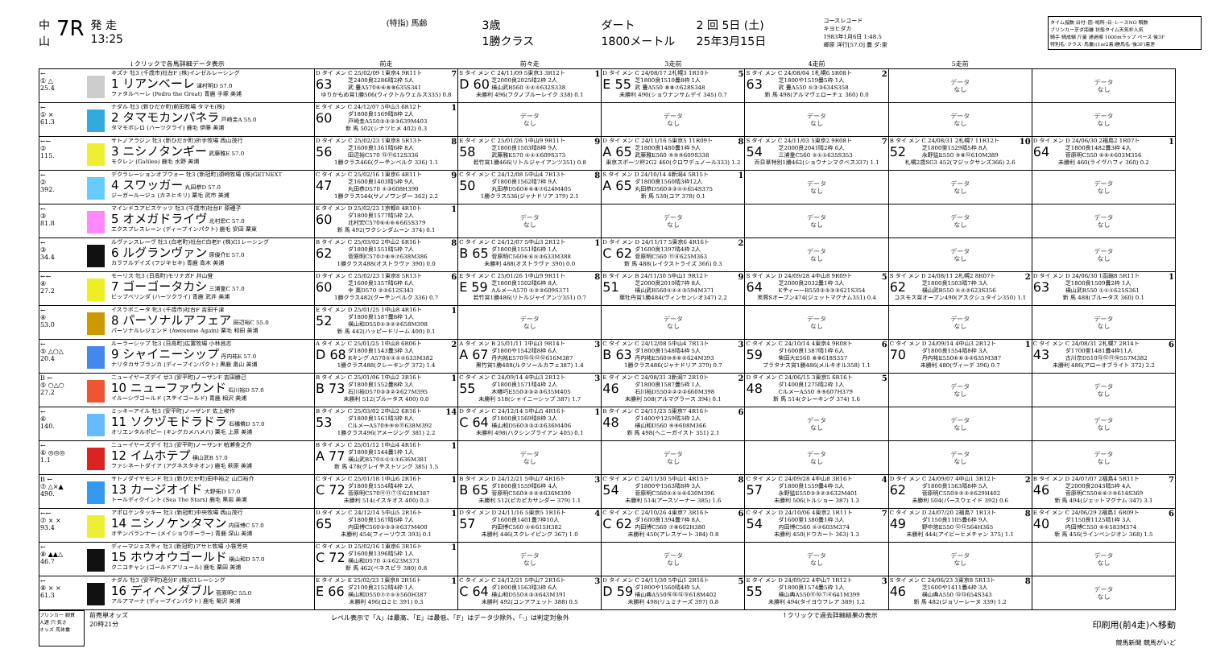中
山
7R
発 走
13:25
(特指) 馬齢
3歳
1勝クラス
ダート
1800メートル
2 回 5日 (土)
25年3月15日
コースレコード
キヨヒダカ
1983年1月6日 1:48.5
郷原 洋行[57.0] 曇 ダ:重
タイム指数 日付･回･場所･日･レースNO 頭数
ブリンカー芝ダ距離 状態タイム天気枠人気
騎手 騎成績 斤量 通過順 1000mラップ ペース 後3F
特別名･クラス･馬重((1or2着)勝馬名･後3F)着差
| ↓クリックで各馬詳細データ表示 | 前走 | 前々走 | 3走前 | 4走前 | 5走前 | |
| --- | --- | --- | --- | --- | --- | --- |
| ← ① △ 25.4 キズナ 牡3 (千歳市)社台F (株)インゼルレーシング 1 リアンベーレ 津村明D 57.0 ファタルベーレ (Pedro the Great) 青鹿 手塚 美浦 | D タイ メン C 25/02/09 1東京4 9R11ト 7 63 芝2400良2286晴2枠 5人 武 豊A570⑥⑥⑧⑧635S341 ゆりかもめ賞1勝506(ウィクトルウェルス335) 0.8 | S タイ メン C 24/11/09 5東京3 3R12ト 1 D 60 芝2000良2025晴2枠 2人 横山武B560 ④④④632S338 未勝利 496(フクノブルーレイク 338) 0.1 | D タイ メン C 24/08/17 2札幌3 1R10ト 5 E 55 芝1800良1510曇8枠 1人 武 豊A550 ⑧⑧⑦628S348 未勝利 490(ショウナンサムデイ 345) 0.7 | S タイ メン C 24/08/04 1札幌6 5R08ト 2 63 芝1800や1519曇5枠 1人 武 豊A550 ⑤③③634S358 新 馬 498(アルマヴェローチェ 360) 0.0 | データ なし | データ なし |
| ← ① × 61.3 ナダル 牡3 (新ひだか町)前田牧場 タマモ(株) 2 タマモカンパネラ 戸崎圭A 55.0 タマモボレロ (ハーツクライ) 鹿毛 伊藤 美浦 | E タイ メン C 24/12/07 5中山3 6R12ト 1 60 ダ1800良1569晴8枠 2人 戸崎圭A550③③③③639M403 新 馬 502(シナツヒメ 402) 0.3 | データ なし | データ なし | データ なし | データ なし | データ なし |
| ←← ② 115. サトノアラジン 牡3 (新ひだか町)折手牧場 西山茂行 3 ニシノタンギー 武藤雅E 57.0 モクレン (Galileo) 鹿毛 水野 美浦 | D タイ メン C 25/02/23 1東京8 5R13ト 8 56 芝1600良1361晴6枠 8人 田辺裕C570 ⑬⑪612S336 1勝クラス466(グーテンベルク 336) 1.1 | E タイ メン C 25/01/26 1中山9 9R11ト 9 58 芝1800良1503晴8枠 9人 武藤雅E570 ⑤①①609S373 若竹賞1勝466(リトルジャイアンツ351) 0.8 | D タイ メン C 24/11/16 5東京5 11R09ト 8 A 65 芝1800良1480曇1枠 9人 武藤雅E560 ⑨⑨⑨609S338 東京スポーツ杯2G2 460(クロワデュノール333) 1.2 | S タイ メン C 24/11/03 5東京2 9R08ト 7 54 芝2000良2041晴2枠 6人 三浦皇C560 ⑤①①635S353 百日草特別1勝462(ショウナンマクベス337) 1.1 | B タイ メン C 24/08/31 2札幌7 11R12ト 10 52 芝1800重1529晴5枠 8人 永野猛E550 ⑨⑧⑫610M389 札幌2歳SG3 452(マジックサンズ366) 2.6 | D タイ メン D 24/06/30 2福島2 1R07ト 1 64 芝1800良1482曇3枠 4人 菅原明C550 ⑥⑥④603M356 未勝利 460(ライヴハフィ 360) 0.2 |
| ← ② 392. デクラレーションオブウォー 牡3 (新冠町)須崎牧場 (株)GETNEXT 4 スワッガー 丸田恭D 57.0 ジーガールージュ (カネヒキリ) 栗毛 武市 美浦 | C タイ メン C 25/02/16 1東京6 4R11ト 9 47 芝1600良1403晴5枠 9人 丸田恭D570 ④③608H390 1勝クラス544(サノノワンダー 362) 2.2 | C タイ メン C 24/12/08 5中山4 7R13ト 8 50 ダ1800良1562晴7枠 9人 丸田恭D560⑥⑥⑧⑦624M405 1勝クラス536(ジャナドリア 379) 2.1 | S タイ メン D 24/10/14 4新潟4 5R15ト 1 A 65 ダ1800良1560晴3枠12人 丸田恭D560③③④④654S375 新 馬 530(コア 378) 0.1 | データ なし | データ なし | データ なし |
| ← ③ 81.8 マインドユアビスケッツ 牡3 (千歳市)社台F 原禮子 5 オメガドライヴ 北村宏C 57.0 エクスプレスレーン (ディープインパクト) 鹿毛 安田 栗東 | E タイ メン D 25/02/23 1京都8 4R10ト 1 60 ダ1800良1577晴5枠 2人 北村宏C570⑥⑥⑥⑥665S379 新 馬 492(ワクシンダムーン 374) 0.1 | データ なし | データ なし | データ なし | データ なし | データ なし |
| ← ③ 34.4 ルヴァンスレーヴ 牡3 (白老町)社台C白老F (株)G1レーシング 6 ルグランヴァン 原優介E 57.0 カラフルデイズ (フジキセキ) 青鹿 高木 美浦 | B タイ メン C 25/03/02 2中山2 6R16ト 8 62 ダ1800良1551晴5枠 7人 菅原明C570⑦⑧⑨⑦638M386 1勝クラス488(オストラヴァ 390) 0.0 | C タイ メン C 24/12/07 5中山3 2R12ト 1 B 65 ダ1800良1551晴6枠 1人 菅原明C560⑥⑥⑤③633M388 未勝利 488(オストラヴァ 390) 0.0 | D タイ メン D 24/11/17 5東京6 4R16ト 2 C 62 ダ1600良1397晴4枠 2人 菅原明C560 ⑪⑧625M363 新 馬 488(レイクストライズ 366) 0.3 | データ なし | データ なし | データ なし |
| ←← ④ 27.2 モーリス 牡3 (日高町)モリナガF 井山登 7 ゴーゴータカシ 三浦皇C 57.0 ビップベリンダ (ハーツクライ) 青鹿 武井 美浦 | D タイ メン C 25/02/23 1東京8 5R13ト 6 60 芝1600良1357晴6枠 6人 幸 英D570 ②②612S343 1勝クラス482(グーテンベルク 336) 0.7 | E タイ メン C 25/01/26 1中山9 9R11ト 8 E 59 芝1800良1502晴6枠 8人 Aルメ一A570 ⑤②②609S371 若竹賞1勝486(リトルジャイアンツ351) 0.7 | B タイ メン B 24/11/30 5中山1 9R12ト 9 51 芝2000良2010晴7枠 8人 横山武B560④④④③594M371 葉牡丹賞1勝484(ヴィンセンシオ347) 2.2 | S タイ メン D 24/09/28 4中山8 9R09ト 5 64 芝2000良2032曇1枠 3人 Kティー一B550③③③③621S354 芙蓉Sオープン474(ジェットマグナム351) 0.4 | S タイ メン D 24/08/11 2札幌2 8R07ト 2 62 芝1800良1503晴7枠 3人 横山武B550 ④④②623S356 コスモス賞オープン490(アスクシュタイン350) 1.1 | D タイ メン D 24/06/30 1函館8 5R11ト 1 63 芝1800良1509曇2枠 1人 横山武B550 ①①①625S361 新 馬 488(ブルータス 360) 0.1 |
| ← ④ 53.0 イスラボニータ 牝3 (千歳市)社台F 吉田千津 8 パーソナルアフェア 田辺裕C 55.0 パーソナルレジェンド (Awesome Again) 栗毛 和田 美浦 | E タイ メン D 25/01/25 1中山8 4R16ト 1 52 ダ1800良1587曇8枠 1人 横山和D550④③②②658M398 新 馬 442(ハッピードリーム 400) 0.1 | データ なし | データ なし | データ なし | データ なし | データ なし |
| ← ⑤ △○△ 20.4 ルーラーシップ 牡3 (日高町)広富牧場 小林昌志 9 シャイニーシップ 丹内祐E 57.0 ナリタカサブランカ (ディープインパクト) 黒鹿 畠山 美浦 | A タイ メン C 25/01/25 1中山8 6R06ト 2 D 68 ダ1800良1543曇3枠 3人 Rキング A570⑤④④④633M382 1勝クラス488(クレーキング 372) 1.4 | A タイ メン B 25/01/11 1中山3 9R14ト 3 A 67 ダ1800や1542晴8枠 6人 丹内祐E570⑬⑬⑫⑫616M387 黒竹賞1勝488(ルクソールカフェ387) 1.4 | C タイ メン C 24/12/08 5中山4 7R13ト 3 B 63 ダ1800良1548晴4枠 5人 丹内祐E560⑩⑨⑥②624M393 1勝クラス486(ジャナドリア 379) 0.7 | C タイ メン C 24/10/14 4東京4 9R08ト 6 59 ダ1600良1387晴1枠 6人 柴田大E560 ⑧⑧618S357 プラタナス賞1勝486(メルキオル358) 1.1 | C タイ メン D 24/09/14 4中山3 2R12ト 1 70 ダ1800良1554晴8枠 3人 丹内祐E550⑥⑥③②635M387 未勝利 480(ヴィーデ 396) 0.7 | C タイ メン C 24/08/31 2札幌7 2R14ト 6 43 ダ1700重1481曇4枠11人 古川奈D510⑬⑫⑪⑩557M382 未勝利 486(アローオブライト 372) 2.2 |
| B ← ⑤ ○△○ 27.2 ニューイヤーズデイ せ3 (安平町)ノーザンF 吉田勝己 10 ニューファウンド 石川裕D 57.0 イルーシヴゴールド (ステイゴールド) 青鹿 相沢 美浦 | B タイ メン C 25/01/06 1中山2 3R16ト 1 B 73 ダ1800良1552曇8枠 3人 石川裕D570③③②②627M395 未勝利 512(ブルータス 400) 0.0 | C タイ メン C 24/09/14 4中山3 2R12ト 3 55 ダ1800良1571晴4枠 2人 木幡巧E550③③②③635M405 未勝利 518(シャイニーシップ 387) 1.7 | E タイ メン C 24/08/31 3新潟7 2R10ト 2 46 ダ1800良1587曇5枠 1人 石川裕D550②②②②660M398 未勝利 508(アルマグラース 394) 0.1 | D タイ メン C 24/06/15 3東京5 6R16ト 5 48 ダ1400良1275晴2枠 1人 Cルメ一A550 ⑨⑨607H379 新 馬 514(クレーキング 374) 1.6 | データ なし | データ なし |
| ← ⑥ 140. ミッキーアイル 牡3 (安平町)ノーザンF 佐上峻作 11 ソクヅモドラドラ 石橋脩D 57.0 オリエンタルポピー (キングカメハメハ) 栗毛 上原 美浦 | B タイ メン C 25/03/02 2中山2 6R16ト 14 53 ダ1800良1561晴3枠 8人 Cルメ一A570⑨⑨⑩⑪638M392 1勝クラス496(アメージング 381) 2.2 | D タイ メン C 24/12/14 5中山5 4R16ト 1 C 64 ダ1800良1569晴8枠 3人 横山和D560③③②②636M406 未勝利 498(ハクシンブライアン 405) 0.1 | B タイ メン C 24/11/23 5東京7 4R16ト 6 48 ダ1400や1259晴3枠 2人 横山和D560 ⑨⑨608M366 新 馬 498(ヘニーガイスト 351) 2.1 | データ なし | データ なし | データ なし |
| ← ⑥ ◎◎◎ 1.1 ニューイヤーズデイ 牡3 (安平町)ノーザンF 柏瀬金之介 12 イムホテプ 横山武B 57.0 ファシネートダイア (アグネスタキオン) 鹿毛 萩原 美浦 | B タイ メン C 25/01/12 1中山4 4R16ト 1 A 77 ダ1800良1544曇1枠 1人 横山武B570①①①①636M381 新 馬 478(グレイテストソング 385) 1.5 | データ なし | データ なし | データ なし | データ なし | データ なし |
| B ← ⑦ △×▲ 490. サトノダイヤモンド 牡3 (新ひだか町)田中裕之 山口裕介 13 カージオイド 大野拓D 57.0 トールディクイント (Sea The Stars) 鹿毛 黒岩 美浦 | C タイ メン C 25/01/18 1中山6 2R16ト 1 C 72 ダ1800良1554晴4枠 2人 菅原明C570⑪⑪⑦⑤628M387 未勝利 514(イスキオス 400) 0.3 | B タイ メン D 24/12/21 5中山7 4R16ト 3 B 65 ダ1800良1559晴6枠 4人 菅原明C560②②②②636M390 未勝利 512(ピカピカサンダー 379) 1.1 | C タイ メン C 24/11/30 5中山1 4R15ト 8 54 ダ1800や1563晴8枠 3人 菅原明C560④④⑤⑥630M396 未勝利 514(アースソーナー 385) 1.6 | C タイ メン C 24/09/28 4中山8 3R16ト 4 57 ダ1800良1559曇4枠 5人 永野猛E550③③②②632M401 未勝利 506(トルショー 387) 1.3 | D タイ メン C 24/09/07 4中山1 3R12ト 2 62 ダ1800良1563晴8枠 5人 菅原明C550②②②②629H402 未勝利 504(パースウェイド 392) 0.6 | B タイ メン D 24/07/07 2福島4 5R11ト 7 46 芝2000良2043晴5枠 4人 菅原明C550⑥⑥⑦⑨614S369 新 馬 494(ジェットマグナム 347) 3.1 |
| ←← ⑦ × × 93.4 アポロケンタッキー 牡3 (新冠町)中央牧場 西山茂行 14 ニシノケンタマン 内田博C 57.0 オテンバランナー (メイショウボーラー) 青鹿 深山 美浦 | D タイ メン C 24/12/14 5中山5 2R16ト 1 65 ダ1800良1567晴6枠 7人 内田博C560③③③②637M400 未勝利 454(フィーリウス 393) 0.1 | D タイ メン D 24/11/16 5東京5 1R16ト 4 57 ダ1600良1401曇7枠10人 内田博C560 ④⑥615H382 未勝利 446(スクレイピング 367) 1.0 | C タイ メン C 24/10/26 4東京7 3R16ト 6 C 62 ダ1600良1394曇7枠 8人 内田博C560 ⑦⑧602H380 未勝利 450(アレスゲート 384) 0.8 | C タイ メン D 24/10/06 4東京2 1R11ト 7 54 ダ1600重1380曇1枠 3人 内田博C560 ④④603M374 未勝利 450(ドウカート 363) 1.3 | C タイ メン D 24/07/20 2福島7 1R13ト 8 49 ダ1150良1105曇6枠 9人 野中悠E550 ⑫⑫564H365 未勝利 444(アイビーヒメチャン 375) 1.1 | E タイ メン C 24/06/29 2福島1 6R09ト 6 40 ダ1150良1125晴1枠 3人 内田博C550 ⑥⑥583M374 新 馬 456(ラインベンジオン 368) 1.5 |
| ← ⑧ ▲▲△ 46.7 ディーマジェスティ 牡3 (新冠町)アサヒ牧場 小笹芳央 15 ホウオウゴールド 横山和D 57.0 クニコチャン (ゴールドアリュール) 鹿毛 栗田 美浦 | C タイ メン D 25/02/16 1東京6 3R16ト 1 C 72 ダ1600良1396晴5枠 1人 横山和D570 ①①623M373 新 馬 462(ベネスピラ 380) 0.8 | データ なし | データ なし | データ なし | データ なし | データ なし |
| ← ⑧ × × 61.3 ナダル 牡3 (安平町)追分F (株)G1レーシング 16 ディペンダブル 菅原明C 55.0 アルアマーナ (ディープインパクト) 鹿毛 菊沢 美浦 | E タイ メン E 25/02/23 1東京8 2R16ト 1 E 66 ダ2100良2152晴4枠 1人 横山和D550⑦⑦⑤⑤560H387 未勝利 496(ロミヒ 391) 0.3 | C タイ メン C 24/12/21 5中山7 2R16ト 3 C 64 ダ1800良1563晴3枠 6人 横山和D550④③③643M391 未勝利 492(コンアフェット 388) 0.5 | D タイ メン C 24/11/30 5中山1 2R16ト 5 D 59 ダ1800や1560晴4枠 5人 横山典A550⑯⑯⑬⑨618M402 未勝利 498(リュミナーズ 397) 0.8 | E タイ メン D 24/09/22 4中山7 1R12ト 3 55 ダ1800良1574曇5枠 1人 横山典A550⑪⑩⑦④641M399 未勝利 494(タイヨウフレア 389) 1.2 | S タイ メン C 24/06/23 3東京8 5R13ト 8 46 芝1600や1411曇4枠 3人 横山典A550 ⑬⑬654S343 新 馬 482(ジョリーレーヌ 339) 1.2 | データ なし |
ブリンカー 脚質
人速 穴 気さ
オッズ 馬体重
前売単オッズ
20時21分
レベル表示で「A」は最高、「E」は最低、「F」はデータ少除外、「-」は判定対象外 ↑クリックで過去詳細結果の表示
印刷用(前4走)へ移動
競馬新聞 競馬がいど